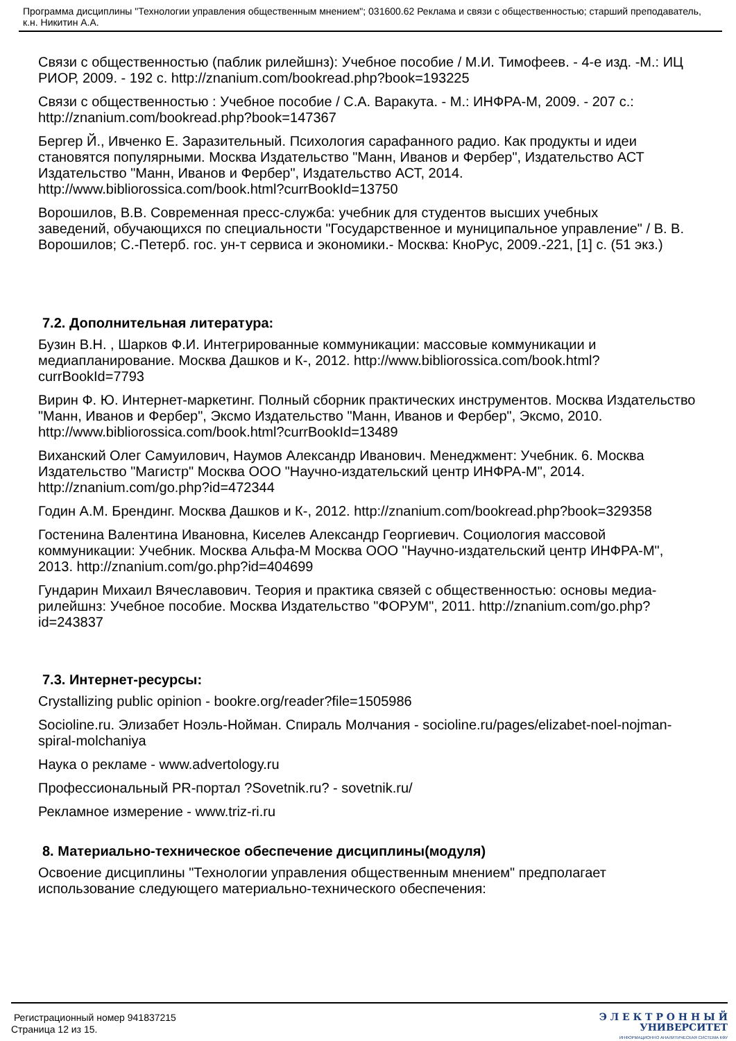Программа дисциплины "Технологии управления общественным мнением"; 031600.62 Реклама и связи с общественностью; старший преподаватель, к.н. Никитин А.А.
Связи с общественностью (паблик рилейшнз): Учебное пособие / М.И. Тимофеев. - 4-е изд. -М.: ИЦ РИОР, 2009. - 192 с. http://znanium.com/bookread.php?book=193225
Связи с общественностью : Учебное пособие / С.А. Варакута. - М.: ИНФРА-М, 2009. - 207 с.: http://znanium.com/bookread.php?book=147367
Бергер Й., Ивченко Е. Заразительный. Психология сарафанного радио. Как продукты и идеи становятся популярными. Москва Издательство "Манн, Иванов и Фербер", Издательство АСТ Издательство "Манн, Иванов и Фербер", Издательство АСТ, 2014. http://www.bibliorossica.com/book.html?currBookId=13750
Ворошилов, В.В. Современная пресс-служба: учебник для студентов высших учебных
заведений, обучающихся по специальности "Государственное и муниципальное управление" / В. В. Ворошилов; С.-Петерб. гос. ун-т сервиса и экономики.- Москва: КноРус, 2009.-221, [1] с. (51 экз.)
7.2. Дополнительная литература:
Бузин В.Н. , Шарков Ф.И. Интегрированные коммуникации: массовые коммуникации и медиапланирование. Москва Дашков и К-, 2012. http://www.bibliorossica.com/book.html?currBookId=7793
Вирин Ф. Ю. Интернет-маркетинг. Полный сборник практических инструментов. Москва Издательство "Манн, Иванов и Фербер", Эксмо Издательство "Манн, Иванов и Фербер", Эксмо, 2010. http://www.bibliorossica.com/book.html?currBookId=13489
Виханский Олег Самуилович, Наумов Александр Иванович. Менеджмент: Учебник. 6. Москва Издательство "Магистр" Москва ООО "Научно-издательский центр ИНФРА-М", 2014. http://znanium.com/go.php?id=472344
Годин А.М. Брендинг. Москва Дашков и К-, 2012. http://znanium.com/bookread.php?book=329358
Гостенина Валентина Ивановна, Киселев Александр Георгиевич. Социология массовой коммуникации: Учебник. Москва Альфа-М Москва ООО "Научно-издательский центр ИНФРА-М", 2013. http://znanium.com/go.php?id=404699
Гундарин Михаил Вячеславович. Теория и практика связей с общественностью: основы медиа-рилейшнз: Учебное пособие. Москва Издательство "ФОРУМ", 2011. http://znanium.com/go.php?id=243837
7.3. Интернет-ресурсы:
Crystallizing public opinion - bookre.org/reader?file=1505986
Socioline.ru. Элизабет Ноэль-Нойман. Спираль Молчания - socioline.ru/pages/elizabet-noel-nojman-spiral-molchaniya
Наука о рекламе - www.advertology.ru
Профессиональный PR-портал ?Sovetnik.ru? - sovetnik.ru/
Рекламное измерение - www.triz-ri.ru
8. Материально-техническое обеспечение дисциплины(модуля)
Освоение дисциплины "Технологии управления общественным мнением" предполагает использование следующего материально-технического обеспечения:
Регистрационный номер 941837215
Страница 12 из 15.
Э Л Е К Т Р О Н Н Ы Й
УНИВЕРСИТЕТ
ИНФОРМАЦИОННО АНАЛИТИЧЕСКАЯ СИСТЕМА КФУ